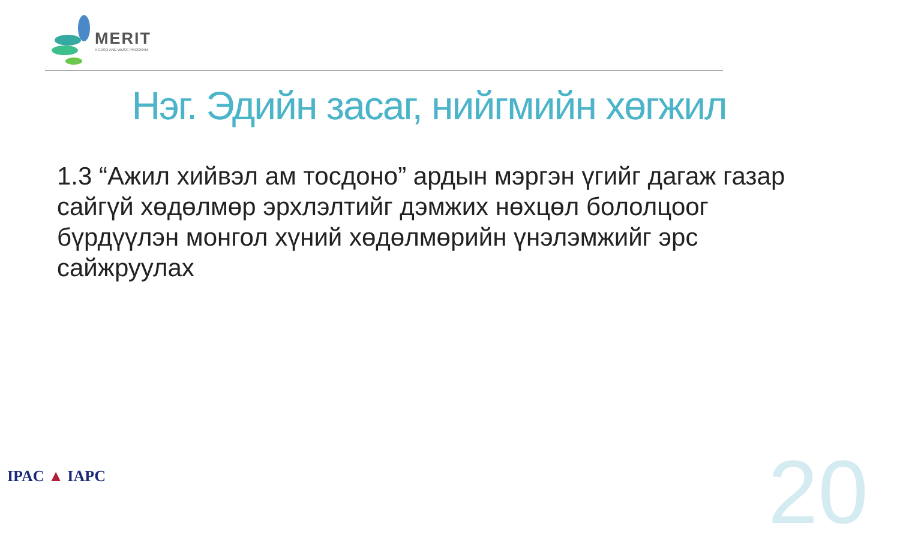MERIT
A CESO AND WUSC PROGRAM
Нэг. Эдийн засаг, нийгмийн хөгжил
1.3 “Ажил хийвэл ам тосдоно” ардын мэргэн үгийг дагаж газар сайгүй хөдөлмөр эрхлэлтийг дэмжих нөхцөл бололцоог бүрдүүлэн монгол хүний хөдөлмөрийн үнэлэмжийг эрс сайжруулах
IPAC ▲ IAPC 20